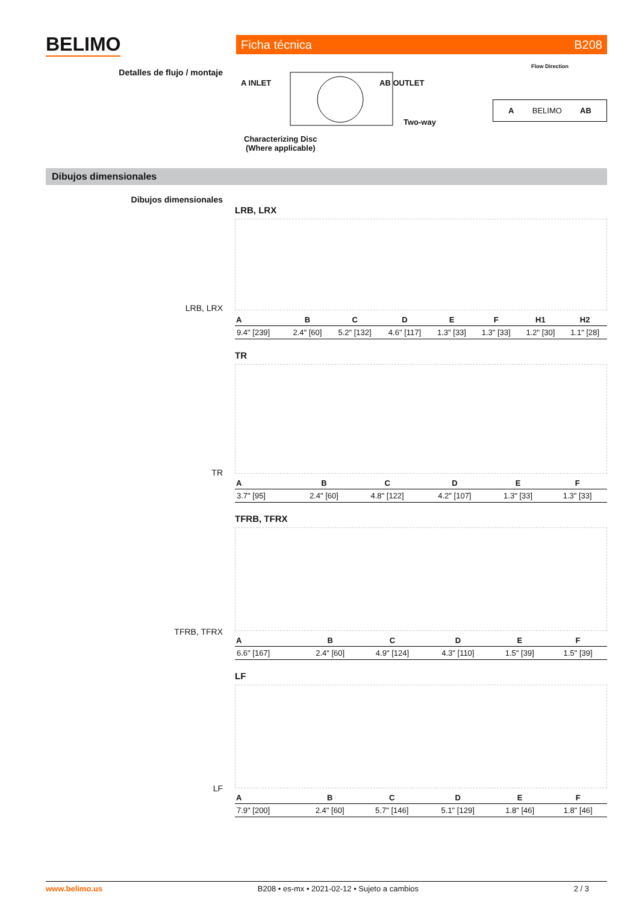BELIMO Ficha técnica B208
Detalles de flujo / montaje
A INLET AB OUTLET
Two-way
Characterizing Disc
(Where applicable)
Flow Direction
A BELIMO AB
Dibujos dimensionales
Dibujos dimensionales
LRB, LRX
TR
TFRB, TFRX
LF
LRB, LRX
| A | B | C | D | E | F | H1 | H2 |
| --- | --- | --- | --- | --- | --- | --- | --- |
| 9.4" [239] | 2.4" [60] | 5.2" [132] | 4.6" [117] | 1.3" [33] | 1.3" [33] | 1.2" [30] | 1.1" [28] |
TR
| A | B | C | D | E | F |
| --- | --- | --- | --- | --- | --- |
| 3.7" [95] | 2.4" [60] | 4.8" [122] | 4.2" [107] | 1.3" [33] | 1.3" [33] |
TFRB, TFRX
| A | B | C | D | E | F |
| --- | --- | --- | --- | --- | --- |
| 6.6" [167] | 2.4" [60] | 4.9" [124] | 4.3" [110] | 1.5" [39] | 1.5" [39] |
LF
| A | B | C | D | E | F |
| --- | --- | --- | --- | --- | --- |
| 7.9" [200] | 2.4" [60] | 5.7" [146] | 5.1" [129] | 1.8" [46] | 1.8" [46] |
www.belimo.us B208 • es-mx • 2021-02-12 • Sujeto a cambios 2 / 3